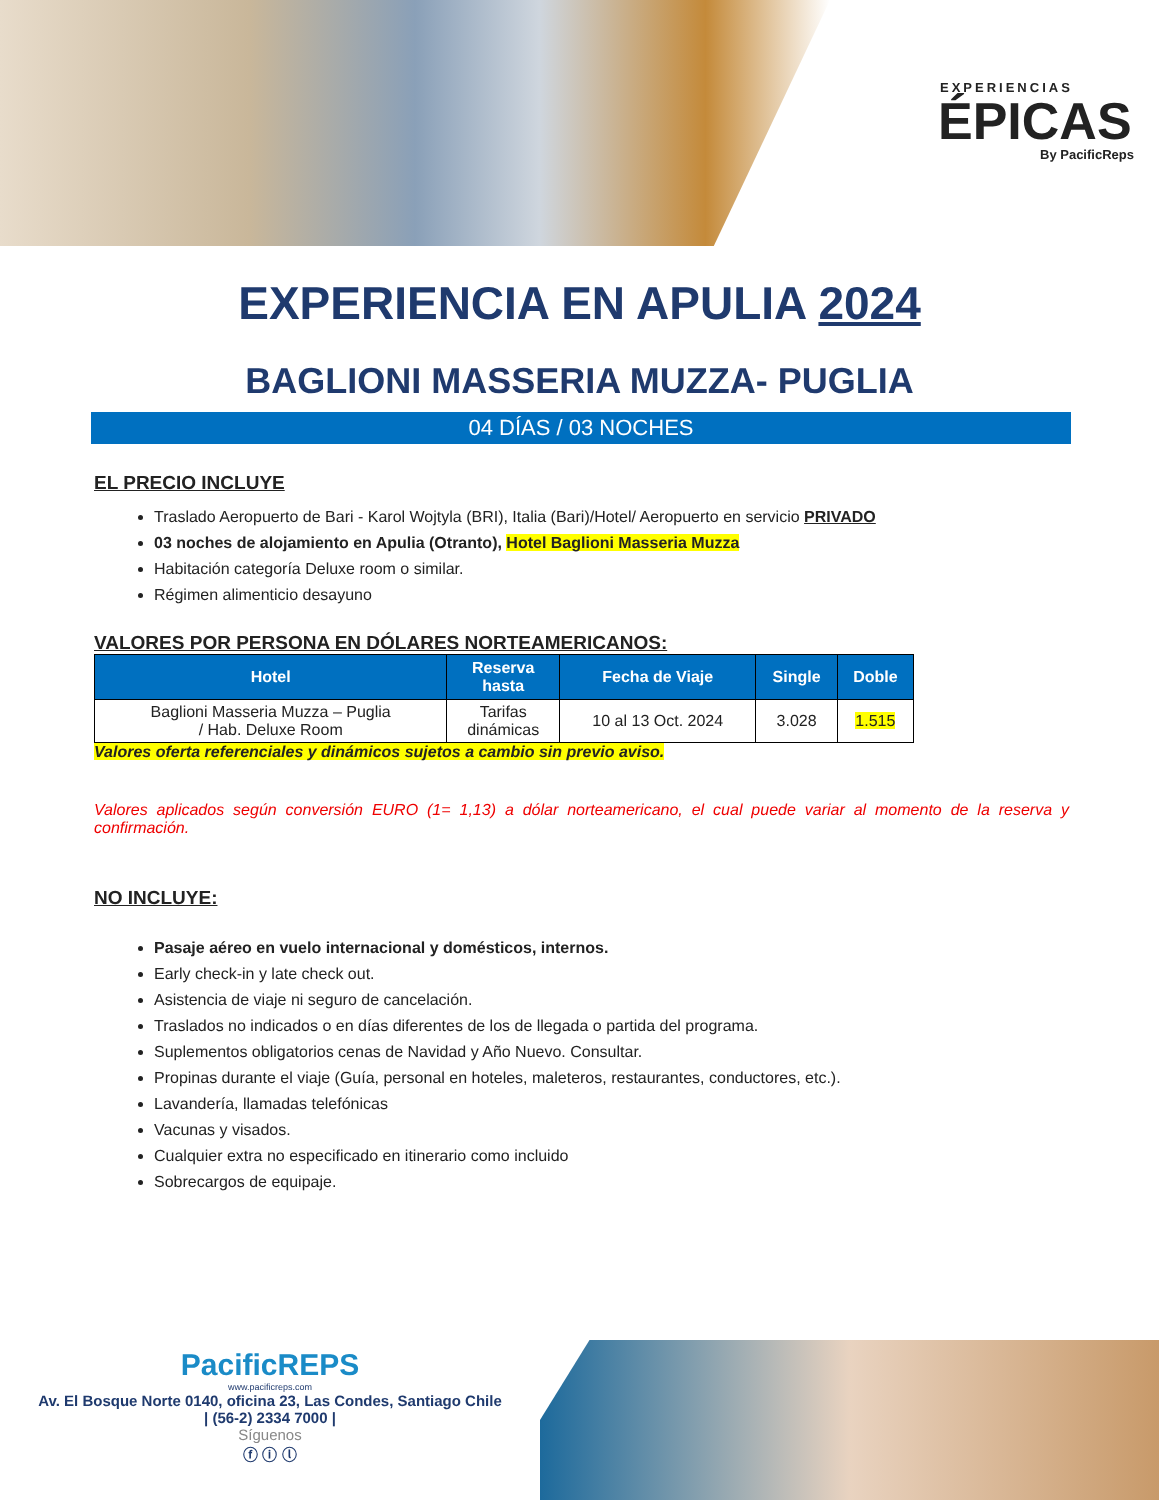EXPERIENCIAS
ÉPICAS
By PacificReps
EXPERIENCIA EN APULIA 2024
BAGLIONI MASSERIA MUZZA- PUGLIA
04 DÍAS / 03 NOCHES
EL PRECIO INCLUYE
Traslado Aeropuerto de Bari - Karol Wojtyla (BRI), Italia (Bari)/Hotel/ Aeropuerto en servicio PRIVADO
03 noches de alojamiento en Apulia (Otranto), Hotel Baglioni Masseria Muzza
Habitación categoría Deluxe room o similar.
Régimen alimenticio desayuno
VALORES POR PERSONA EN DÓLARES NORTEAMERICANOS:
| Hotel | Reserva hasta | Fecha de Viaje | Single | Doble |
| --- | --- | --- | --- | --- |
| Baglioni Masseria Muzza – Puglia / Hab. Deluxe Room | Tarifas dinámicas | 10 al 13 Oct. 2024 | 3.028 | 1.515 |
Valores oferta referenciales y dinámicos sujetos a cambio sin previo aviso.
Valores aplicados según conversión EURO (1= 1,13) a dólar norteamericano, el cual puede variar al momento de la reserva y confirmación.
NO INCLUYE:
Pasaje aéreo en vuelo internacional y domésticos, internos.
Early check-in y late check out.
Asistencia de viaje ni seguro de cancelación.
Traslados no indicados o en días diferentes de los de llegada o partida del programa.
Suplementos obligatorios cenas de Navidad y Año Nuevo. Consultar.
Propinas durante el viaje (Guía, personal en hoteles, maleteros, restaurantes, conductores, etc.).
Lavandería, llamadas telefónicas
Vacunas y visados.
Cualquier extra no especificado en itinerario como incluido
Sobrecargos de equipaje.
PacificREPS
www.pacificreps.com
Av. El Bosque Norte 0140, oficina 23, Las Condes, Santiago Chile
| (56-2) 2334 7000 |
Síguenos
ⓕ ⓘ ⓛ